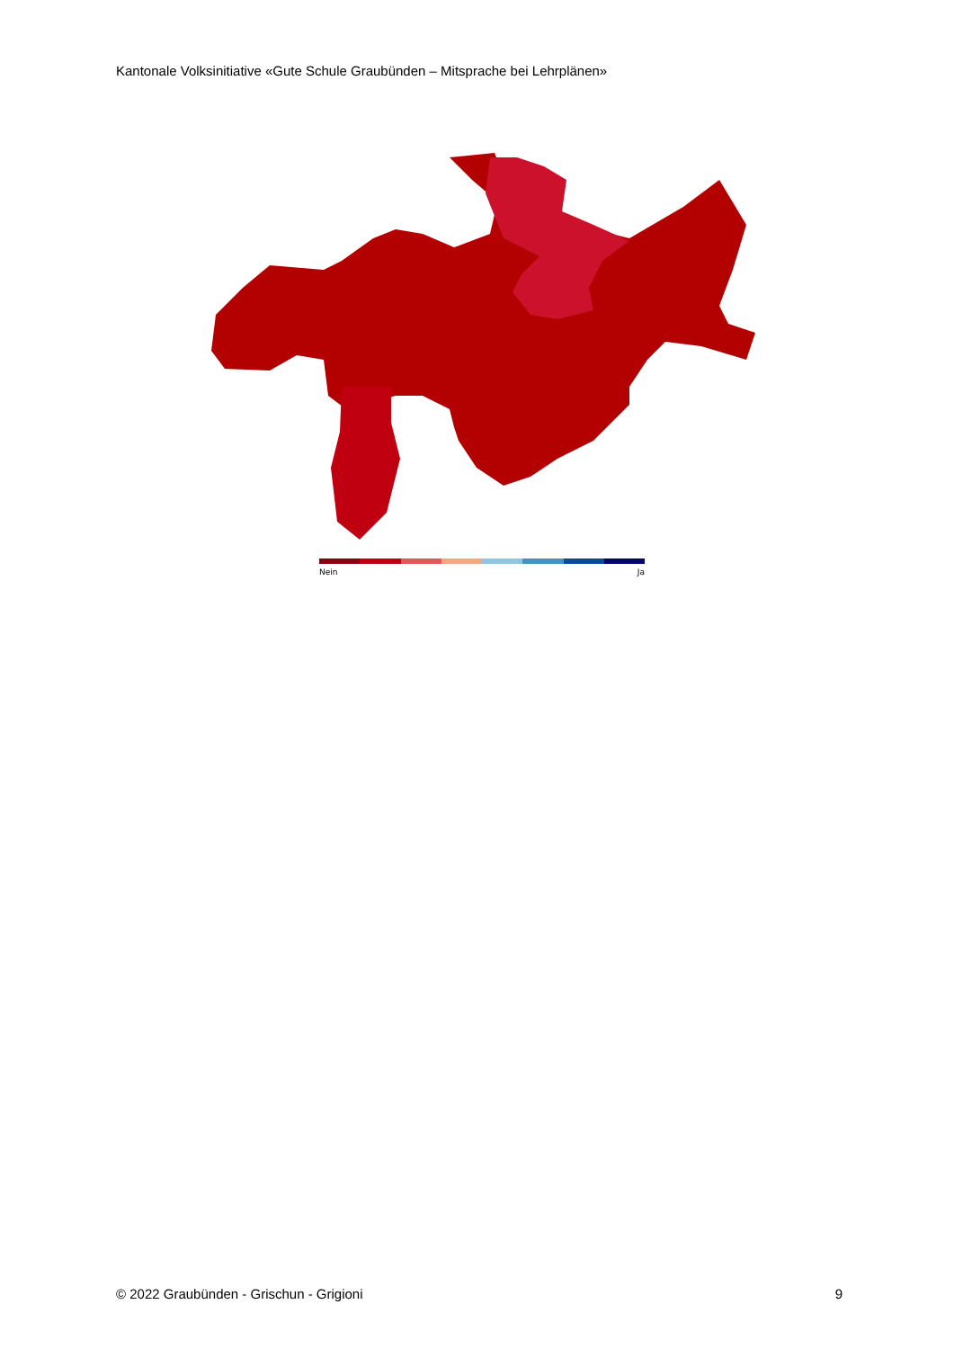Kantonale Volksinitiative «Gute Schule Graubünden – Mitsprache bei Lehrplänen»
Nein Ja
© 2022 Graubünden - Grischun - Grigioni 9